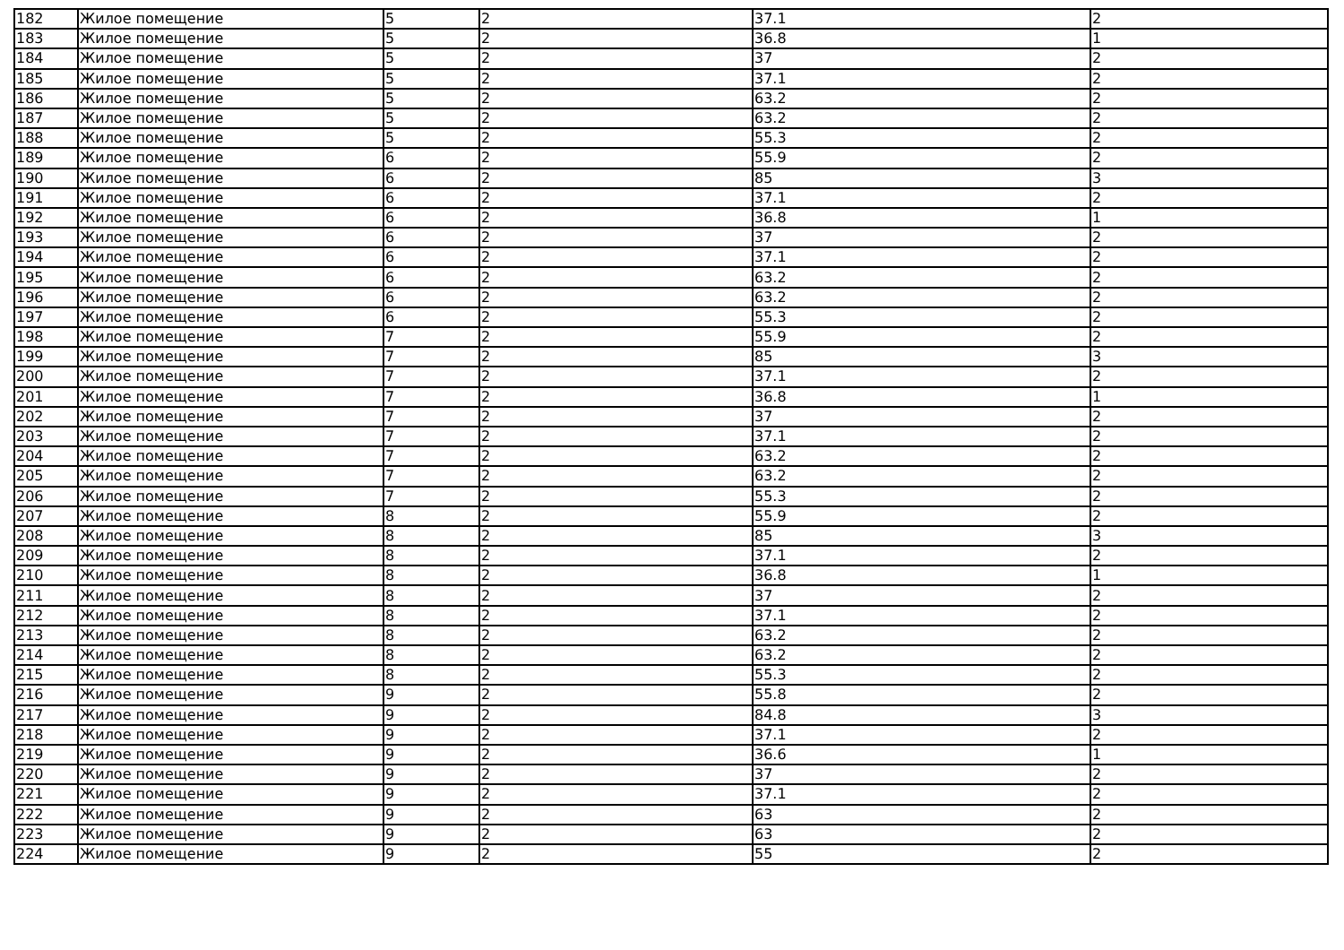| 182 | Жилое помещение | 5 | 2 | 37.1 | 2 |
| 183 | Жилое помещение | 5 | 2 | 36.8 | 1 |
| 184 | Жилое помещение | 5 | 2 | 37 | 2 |
| 185 | Жилое помещение | 5 | 2 | 37.1 | 2 |
| 186 | Жилое помещение | 5 | 2 | 63.2 | 2 |
| 187 | Жилое помещение | 5 | 2 | 63.2 | 2 |
| 188 | Жилое помещение | 5 | 2 | 55.3 | 2 |
| 189 | Жилое помещение | 6 | 2 | 55.9 | 2 |
| 190 | Жилое помещение | 6 | 2 | 85 | 3 |
| 191 | Жилое помещение | 6 | 2 | 37.1 | 2 |
| 192 | Жилое помещение | 6 | 2 | 36.8 | 1 |
| 193 | Жилое помещение | 6 | 2 | 37 | 2 |
| 194 | Жилое помещение | 6 | 2 | 37.1 | 2 |
| 195 | Жилое помещение | 6 | 2 | 63.2 | 2 |
| 196 | Жилое помещение | 6 | 2 | 63.2 | 2 |
| 197 | Жилое помещение | 6 | 2 | 55.3 | 2 |
| 198 | Жилое помещение | 7 | 2 | 55.9 | 2 |
| 199 | Жилое помещение | 7 | 2 | 85 | 3 |
| 200 | Жилое помещение | 7 | 2 | 37.1 | 2 |
| 201 | Жилое помещение | 7 | 2 | 36.8 | 1 |
| 202 | Жилое помещение | 7 | 2 | 37 | 2 |
| 203 | Жилое помещение | 7 | 2 | 37.1 | 2 |
| 204 | Жилое помещение | 7 | 2 | 63.2 | 2 |
| 205 | Жилое помещение | 7 | 2 | 63.2 | 2 |
| 206 | Жилое помещение | 7 | 2 | 55.3 | 2 |
| 207 | Жилое помещение | 8 | 2 | 55.9 | 2 |
| 208 | Жилое помещение | 8 | 2 | 85 | 3 |
| 209 | Жилое помещение | 8 | 2 | 37.1 | 2 |
| 210 | Жилое помещение | 8 | 2 | 36.8 | 1 |
| 211 | Жилое помещение | 8 | 2 | 37 | 2 |
| 212 | Жилое помещение | 8 | 2 | 37.1 | 2 |
| 213 | Жилое помещение | 8 | 2 | 63.2 | 2 |
| 214 | Жилое помещение | 8 | 2 | 63.2 | 2 |
| 215 | Жилое помещение | 8 | 2 | 55.3 | 2 |
| 216 | Жилое помещение | 9 | 2 | 55.8 | 2 |
| 217 | Жилое помещение | 9 | 2 | 84.8 | 3 |
| 218 | Жилое помещение | 9 | 2 | 37.1 | 2 |
| 219 | Жилое помещение | 9 | 2 | 36.6 | 1 |
| 220 | Жилое помещение | 9 | 2 | 37 | 2 |
| 221 | Жилое помещение | 9 | 2 | 37.1 | 2 |
| 222 | Жилое помещение | 9 | 2 | 63 | 2 |
| 223 | Жилое помещение | 9 | 2 | 63 | 2 |
| 224 | Жилое помещение | 9 | 2 | 55 | 2 |